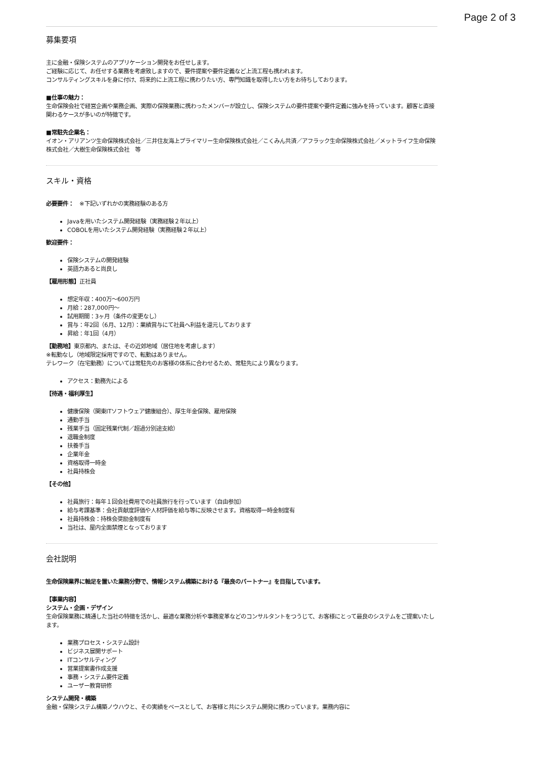Page 2 of 3
募集要項
主に金融・保険システムのアプリケーション開発をお任せします。
ご経験に応じて、お任せする業務を考慮致しますので、要件提案や要件定義など上流工程も携われます。
コンサルティングスキルを身に付け、将来的に上流工程に携わりたい方、専門知識を取得したい方をお待ちしております。
■仕事の魅力：
生命保険会社で経営企画や業務企画、実際の保険業務に携わったメンバーが設立し、保険システムの要件提案や要件定義に強みを持っています。顧客と直接関わるケースが多いのが特徴です。
■常駐先企業名：
イオン・アリアンツ生命保険株式会社／三井住友海上プライマリー生命保険株式会社／こくみん共済／アフラック生命保険株式会社／メットライフ生命保険株式会社／大樹生命保険株式会社　等
スキル・資格
必要要件：　※下記いずれかの実務経験のある方
Javaを用いたシステム開発経験（実務経験２年以上）
COBOLを用いたシステム開発経験（実務経験２年以上）
歓迎要件：
保険システムの開発経験
英語力あると尚良し
【雇用形態】正社員
想定年収：400万～600万円
月給：287,000円～
試用期間：3ヶ月（条件の変更なし）
賞与：年2回（6月、12月）：業績賞与にて社員へ利益を還元しております
昇給：年1回（4月）
【勤務地】東京都内、または、その近郊地域（居住地を考慮します）
※転勤なし（地域限定採用ですので、転勤はありません。
テレワーク（在宅勤務）については常駐先のお客様の体系に合わせるため、常駐先により異なります。
アクセス：勤務先による
【待遇・福利厚生】
健康保険（関東ITソフトウェア健康組合）、厚生年金保険、雇用保険
通勤手当
残業手当（固定残業代制／超過分別途支給）
退職金制度
扶養手当
企業年金
資格取得一時金
社員持株会
【その他】
社員旅行：毎年１回会社費用での社員旅行を行っています（自由参加）
給与考課基準：会社貢献度評価や人材評価を給与等に反映させます。資格取得一時金制度有
社員持株会：持株会奨励金制度有
当社は、屋内全面禁煙となっております
会社説明
生命保険業界に軸足を置いた業務分野で、情報システム構築における『最良のパートナー』を目指しています。
【事業内容】
システム・企画・デザイン
生命保険業務に精通した当社の特徴を活かし、最適な業務分析や事務変革などのコンサルタントをつうじて、お客様にとって最良のシステムをご提案いたします。
業務プロセス・システム設計
ビジネス展開サポート
ITコンサルティング
営業提案書作成支援
事務・システム要件定義
ユーザー教育研修
システム開発・構築
金融・保険システム構築ノウハウと、その実績をベースとして、お客様と共にシステム開発に携わっています。業務内容に